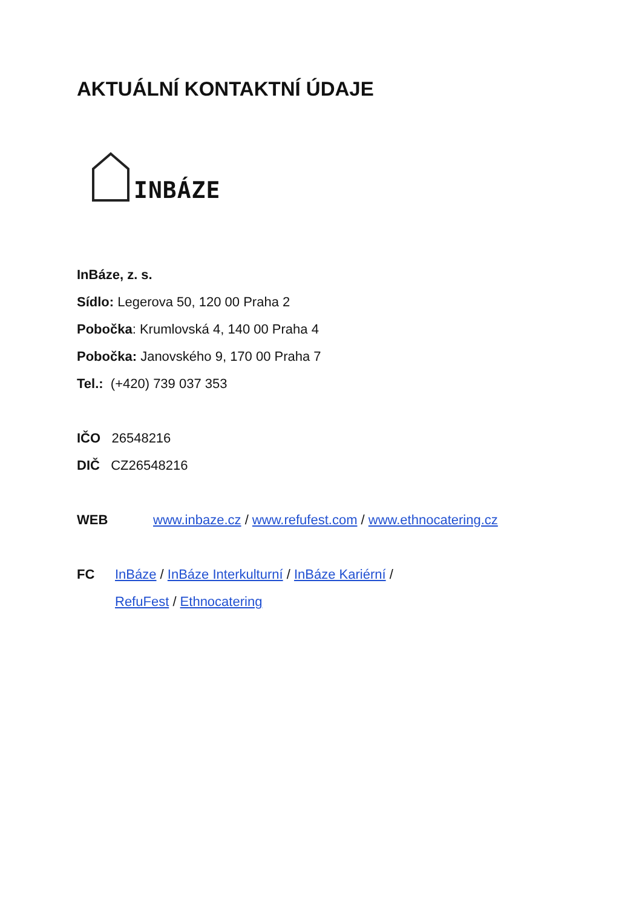AKTUÁLNÍ KONTAKTNÍ ÚDAJE
INBÁZE
InBáze, z. s.
Sídlo: Legerova 50, 120 00 Praha 2
Pobočka: Krumlovská 4, 140 00 Praha 4
Pobočka: Janovského 9, 170 00 Praha 7
Tel.: (+420) 739 037 353
IČO 26548216
DIČ CZ26548216
WEB www.inbaze.cz / www.refufest.com / www.ethnocatering.cz
FC InBáze / InBáze Interkulturní / InBáze Kariérní /
RefuFest / Ethnocatering